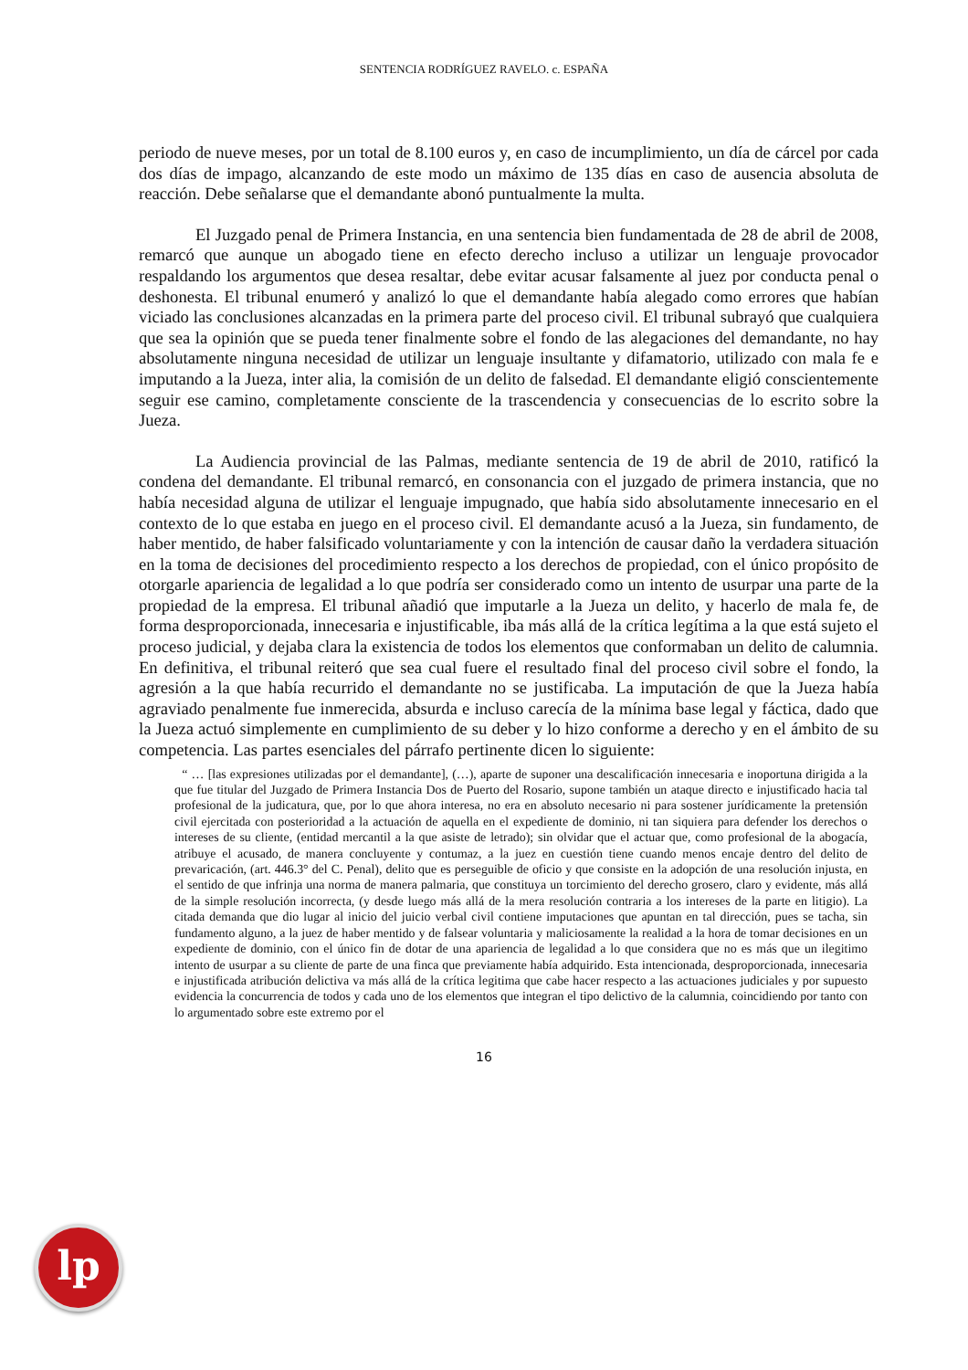SENTENCIA RODRÍGUEZ RAVELO. c. ESPAÑA
periodo de nueve meses, por un total de 8.100 euros y, en caso de incumplimiento, un día de cárcel por cada dos días de impago, alcanzando de este modo un máximo de 135 días en caso de ausencia absoluta de reacción. Debe señalarse que el demandante abonó puntualmente la multa.
El Juzgado penal de Primera Instancia, en una sentencia bien fundamentada de 28 de abril de 2008, remarcó que aunque un abogado tiene en efecto derecho incluso a utilizar un lenguaje provocador respaldando los argumentos que desea resaltar, debe evitar acusar falsamente al juez por conducta penal o deshonesta. El tribunal enumeró y analizó lo que el demandante había alegado como errores que habían viciado las conclusiones alcanzadas en la primera parte del proceso civil. El tribunal subrayó que cualquiera que sea la opinión que se pueda tener finalmente sobre el fondo de las alegaciones del demandante, no hay absolutamente ninguna necesidad de utilizar un lenguaje insultante y difamatorio, utilizado con mala fe e imputando a la Jueza, inter alia, la comisión de un delito de falsedad. El demandante eligió conscientemente seguir ese camino, completamente consciente de la trascendencia y consecuencias de lo escrito sobre la Jueza.
La Audiencia provincial de las Palmas, mediante sentencia de 19 de abril de 2010, ratificó la condena del demandante. El tribunal remarcó, en consonancia con el juzgado de primera instancia, que no había necesidad alguna de utilizar el lenguaje impugnado, que había sido absolutamente innecesario en el contexto de lo que estaba en juego en el proceso civil. El demandante acusó a la Jueza, sin fundamento, de haber mentido, de haber falsificado voluntariamente y con la intención de causar daño la verdadera situación en la toma de decisiones del procedimiento respecto a los derechos de propiedad, con el único propósito de otorgarle apariencia de legalidad a lo que podría ser considerado como un intento de usurpar una parte de la propiedad de la empresa. El tribunal añadió que imputarle a la Jueza un delito, y hacerlo de mala fe, de forma desproporcionada, innecesaria e injustificable, iba más allá de la crítica legítima a la que está sujeto el proceso judicial, y dejaba clara la existencia de todos los elementos que conformaban un delito de calumnia. En definitiva, el tribunal reiteró que sea cual fuere el resultado final del proceso civil sobre el fondo, la agresión a la que había recurrido el demandante no se justificaba. La imputación de que la Jueza había agraviado penalmente fue inmerecida, absurda e incluso carecía de la mínima base legal y fáctica, dado que la Jueza actuó simplemente en cumplimiento de su deber y lo hizo conforme a derecho y en el ámbito de su competencia. Las partes esenciales del párrafo pertinente dicen lo siguiente:
“ … [las expresiones utilizadas por el demandante], (…), aparte de suponer una descalificación innecesaria e inoportuna dirigida a la que fue titular del Juzgado de Primera Instancia Dos de Puerto del Rosario, supone también un ataque directo e injustificado hacia tal profesional de la judicatura, que, por lo que ahora interesa, no era en absoluto necesario ni para sostener jurídicamente la pretensión civil ejercitada con posterioridad a la actuación de aquella en el expediente de dominio, ni tan siquiera para defender los derechos o intereses de su cliente, (entidad mercantil a la que asiste de letrado); sin olvidar que el actuar que, como profesional de la abogacía, atribuye el acusado, de manera concluyente y contumaz, a la juez en cuestión tiene cuando menos encaje dentro del delito de prevaricación, (art. 446.3° del C. Penal), delito que es perseguible de oficio y que consiste en la adopción de una resolución injusta, en el sentido de que infrinja una norma de manera palmaria, que constituya un torcimiento del derecho grosero, claro y evidente, más allá de la simple resolución incorrecta, (y desde luego más allá de la mera resolución contraria a los intereses de la parte en litigio). La citada demanda que dio lugar al inicio del juicio verbal civil contiene imputaciones que apuntan en tal dirección, pues se tacha, sin fundamento alguno, a la juez de haber mentido y de falsear voluntaria y maliciosamente la realidad a la hora de tomar decisiones en un expediente de dominio, con el único fin de dotar de una apariencia de legalidad a lo que considera que no es más que un ilegitimo intento de usurpar a su cliente de parte de una finca que previamente había adquirido. Esta intencionada, desproporcionada, innecesaria e injustificada atribución delictiva va más allá de la crítica legitima que cabe hacer respecto a las actuaciones judiciales y por supuesto evidencia la concurrencia de todos y cada uno de los elementos que integran el tipo delictivo de la calumnia, coincidiendo por tanto con lo argumentado sobre este extremo por el
16
lp